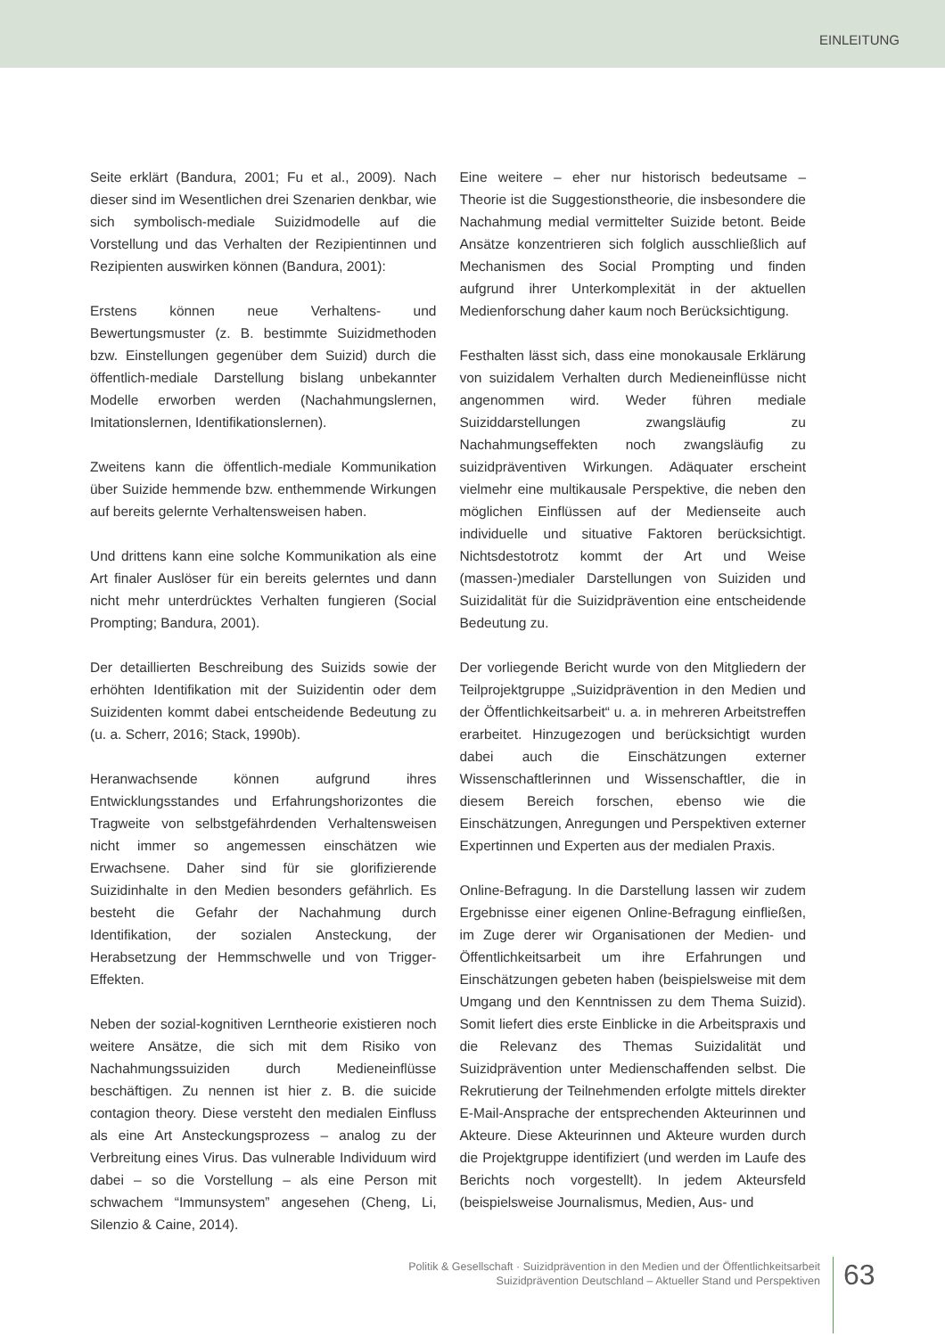EINLEITUNG
Seite erklärt (Bandura, 2001; Fu et al., 2009). Nach dieser sind im Wesentlichen drei Szenarien denkbar, wie sich symbolisch-mediale Suizidmodelle auf die Vorstellung und das Verhalten der Rezipientinnen und Rezipienten auswirken können (Bandura, 2001):
Erstens können neue Verhaltens- und Bewertungsmuster (z. B. bestimmte Suizidmethoden bzw. Einstellungen gegenüber dem Suizid) durch die öffentlich-mediale Darstellung bislang unbekannter Modelle erworben werden (Nachahmungslernen, Imitationslernen, Identifikationslernen).
Zweitens kann die öffentlich-mediale Kommunikation über Suizide hemmende bzw. enthemmende Wirkungen auf bereits gelernte Verhaltensweisen haben.
Und drittens kann eine solche Kommunikation als eine Art finaler Auslöser für ein bereits gelerntes und dann nicht mehr unterdrücktes Verhalten fungieren (Social Prompting; Bandura, 2001).
Der detaillierten Beschreibung des Suizids sowie der erhöhten Identifikation mit der Suizidentin oder dem Suizidenten kommt dabei entscheidende Bedeutung zu (u. a. Scherr, 2016; Stack, 1990b).
Heranwachsende können aufgrund ihres Entwicklungsstandes und Erfahrungshorizontes die Tragweite von selbstgefährdenden Verhaltensweisen nicht immer so angemessen einschätzen wie Erwachsene. Daher sind für sie glorifizierende Suizidinhalte in den Medien besonders gefährlich. Es besteht die Gefahr der Nachahmung durch Identifikation, der sozialen Ansteckung, der Herabsetzung der Hemmschwelle und von Trigger-Effekten.
Neben der sozial-kognitiven Lerntheorie existieren noch weitere Ansätze, die sich mit dem Risiko von Nachahmungssuiziden durch Medieneinflüsse beschäftigen. Zu nennen ist hier z. B. die suicide contagion theory. Diese versteht den medialen Einfluss als eine Art Ansteckungsprozess – analog zu der Verbreitung eines Virus. Das vulnerable Individuum wird dabei – so die Vorstellung – als eine Person mit schwachem “Immunsystem” angesehen (Cheng, Li, Silenzio & Caine, 2014).
Eine weitere – eher nur historisch bedeutsame – Theorie ist die Suggestionstheorie, die insbesondere die Nachahmung medial vermittelter Suizide betont. Beide Ansätze konzentrieren sich folglich ausschließlich auf Mechanismen des Social Prompting und finden aufgrund ihrer Unterkomplexität in der aktuellen Medienforschung daher kaum noch Berücksichtigung.
Festhalten lässt sich, dass eine monokausale Erklärung von suizidalem Verhalten durch Medieneinflüsse nicht angenommen wird. Weder führen mediale Suiziddarstellungen zwangsläufig zu Nachahmungseffekten noch zwangsläufig zu suizidpräventiven Wirkungen. Adäquater erscheint vielmehr eine multikausale Perspektive, die neben den möglichen Einflüssen auf der Medienseite auch individuelle und situative Faktoren berücksichtigt. Nichtsdestotrotz kommt der Art und Weise (massen-)medialer Darstellungen von Suiziden und Suizidalität für die Suizidprävention eine entscheidende Bedeutung zu.
Der vorliegende Bericht wurde von den Mitgliedern der Teilprojektgruppe „Suizidprävention in den Medien und der Öffentlichkeitsarbeit“ u. a. in mehreren Arbeitstreffen erarbeitet. Hinzugezogen und berücksichtigt wurden dabei auch die Einschätzungen externer Wissenschaftlerinnen und Wissenschaftler, die in diesem Bereich forschen, ebenso wie die Einschätzungen, Anregungen und Perspektiven externer Expertinnen und Experten aus der medialen Praxis.
Online-Befragung. In die Darstellung lassen wir zudem Ergebnisse einer eigenen Online-Befragung einfließen, im Zuge derer wir Organisationen der Medien- und Öffentlichkeitsarbeit um ihre Erfahrungen und Einschätzungen gebeten haben (beispielsweise mit dem Umgang und den Kenntnissen zu dem Thema Suizid). Somit liefert dies erste Einblicke in die Arbeitspraxis und die Relevanz des Themas Suizidalität und Suizidprävention unter Medienschaffenden selbst. Die Rekrutierung der Teilnehmenden erfolgte mittels direkter E-Mail-Ansprache der entsprechenden Akteurinnen und Akteure. Diese Akteurinnen und Akteure wurden durch die Projektgruppe identifiziert (und werden im Laufe des Berichts noch vorgestellt). In jedem Akteursfeld (beispielsweise Journalismus, Medien, Aus- und
Politik & Gesellschaft · Suizidprävention in den Medien und der Öffentlichkeitsarbeit
Suizidprävention Deutschland – Aktueller Stand und Perspektiven
63